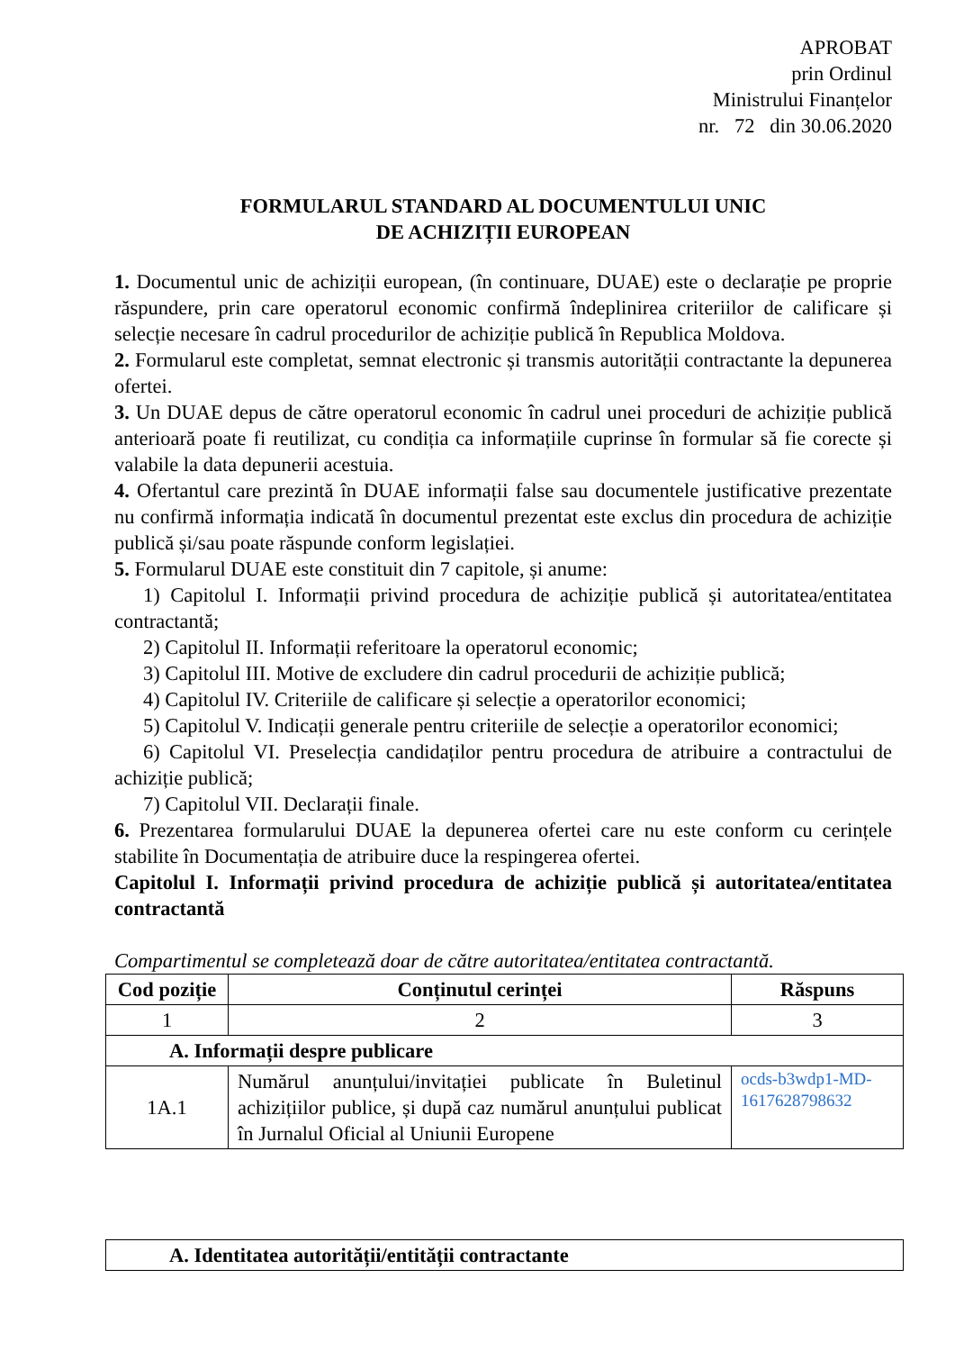APROBAT
prin Ordinul
Ministrului Finanțelor
nr. 72 din 30.06.2020
FORMULARUL STANDARD AL DOCUMENTULUI UNIC
DE ACHIZIȚII EUROPEAN
1. Documentul unic de achiziții european, (în continuare, DUAE) este o declarație pe proprie răspundere, prin care operatorul economic confirmă îndeplinirea criteriilor de calificare și selecție necesare în cadrul procedurilor de achiziție publică în Republica Moldova.
2. Formularul este completat, semnat electronic și transmis autorității contractante la depunerea ofertei.
3. Un DUAE depus de către operatorul economic în cadrul unei proceduri de achiziție publică anterioară poate fi reutilizat, cu condiția ca informațiile cuprinse în formular să fie corecte și valabile la data depunerii acestuia.
4. Ofertantul care prezintă în DUAE informații false sau documentele justificative prezentate nu confirmă informația indicată în documentul prezentat este exclus din procedura de achiziție publică și/sau poate răspunde conform legislației.
5. Formularul DUAE este constituit din 7 capitole, și anume:
1) Capitolul I. Informații privind procedura de achiziție publică și autoritatea/entitatea contractantă;
2) Capitolul II. Informații referitoare la operatorul economic;
3) Capitolul III. Motive de excludere din cadrul procedurii de achiziție publică;
4) Capitolul IV. Criteriile de calificare și selecție a operatorilor economici;
5) Capitolul V. Indicații generale pentru criteriile de selecție a operatorilor economici;
6) Capitolul VI. Preselecția candidaților pentru procedura de atribuire a contractului de achiziție publică;
7) Capitolul VII. Declarații finale.
6. Prezentarea formularului DUAE la depunerea ofertei care nu este conform cu cerințele stabilite în Documentația de atribuire duce la respingerea ofertei.
Capitolul I. Informații privind procedura de achiziție publică și autoritatea/entitatea contractantă
Compartimentul se completează doar de către autoritatea/entitatea contractantă.
| Cod poziție | Conținutul cerinței | Răspuns |
| --- | --- | --- |
| 1 | 2 | 3 |
| A. Informații despre publicare | | |
| 1A.1 | Numărul anunțului/invitației publicate în Buletinul achizițiilor publice, și după caz numărul anunțului publicat în Jurnalul Oficial al Uniunii Europene | ocds-b3wdp1-MD-1617628798632 |
| A. Identitatea autorității/entității contractante |